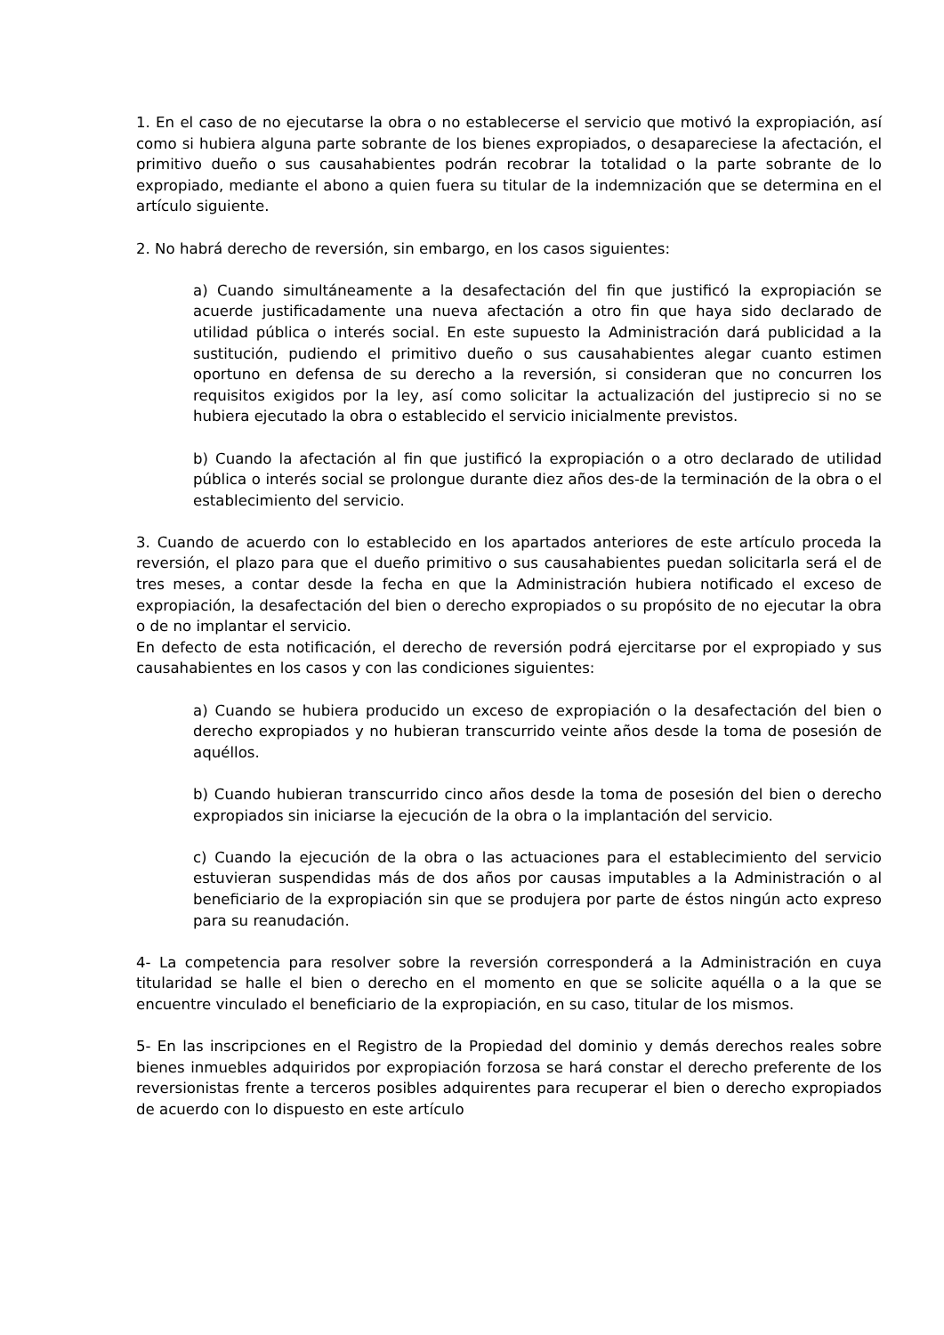1. En el caso de no ejecutarse la obra o no establecerse el servicio que motivó la expropiación, así como si hubiera alguna parte sobrante de los bienes expropiados, o desapareciese la afectación, el primitivo dueño o sus causahabientes podrán recobrar la totalidad o la parte sobrante de lo expropiado, mediante el abono a quien fuera su titular de la indemnización que se determina en el artículo siguiente.
2. No habrá derecho de reversión, sin embargo, en los casos siguientes:
a) Cuando simultáneamente a la desafectación del fin que justificó la expropiación se acuerde justificadamente una nueva afectación a otro fin que haya sido declarado de utilidad pública o interés social. En este supuesto la Administración dará publicidad a la sustitución, pudiendo el primitivo dueño o sus causahabientes alegar cuanto estimen oportuno en defensa de su derecho a la reversión, si consideran que no concurren los requisitos exigidos por la ley, así como solicitar la actualización del justiprecio si no se hubiera ejecutado la obra o establecido el servicio inicialmente previstos.
b) Cuando la afectación al fin que justificó la expropiación o a otro declarado de utilidad pública o interés social se prolongue durante diez años des-de la terminación de la obra o el establecimiento del servicio.
3. Cuando de acuerdo con lo establecido en los apartados anteriores de este artículo proceda la reversión, el plazo para que el dueño primitivo o sus causahabientes puedan solicitarla será el de tres meses, a contar desde la fecha en que la Administración hubiera notificado el exceso de expropiación, la desafectación del bien o derecho expropiados o su propósito de no ejecutar la obra o de no implantar el servicio.
En defecto de esta notificación, el derecho de reversión podrá ejercitarse por el expropiado y sus causahabientes en los casos y con las condiciones siguientes:
a) Cuando se hubiera producido un exceso de expropiación o la desafectación del bien o derecho expropiados y no hubieran transcurrido veinte años desde la toma de posesión de aquéllos.
b) Cuando hubieran transcurrido cinco años desde la toma de posesión del bien o derecho expropiados sin iniciarse la ejecución de la obra o la implantación del servicio.
c) Cuando la ejecución de la obra o las actuaciones para el establecimiento del servicio estuvieran suspendidas más de dos años por causas imputables a la Administración o al beneficiario de la expropiación sin que se produjera por parte de éstos ningún acto expreso para su reanudación.
4- La competencia para resolver sobre la reversión corresponderá a la Administración en cuya titularidad se halle el bien o derecho en el momento en que se solicite aquélla o a la que se encuentre vinculado el beneficiario de la expropiación, en su caso, titular de los mismos.
5- En las inscripciones en el Registro de la Propiedad del dominio y demás derechos reales sobre bienes inmuebles adquiridos por expropiación forzosa se hará constar el derecho preferente de los reversionistas frente a terceros posibles adquirentes para recuperar el bien o derecho expropiados de acuerdo con lo dispuesto en este artículo